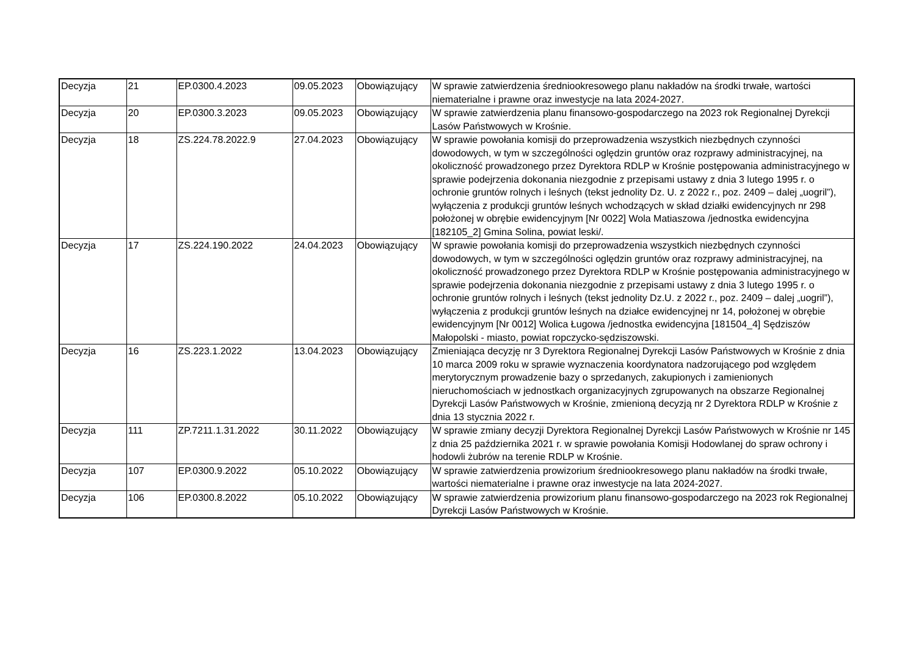| Decyzja | 21 | EP.0300.4.2023 | 09.05.2023 | Obowiązujący | W sprawie zatwierdzenia średniookresowego planu nakładów na środki trwałe, wartości niematerialne i prawne oraz inwestycje na lata 2024-2027. |
| Decyzja | 20 | EP.0300.3.2023 | 09.05.2023 | Obowiązujący | W sprawie zatwierdzenia planu finansowo-gospodarczego na 2023 rok Regionalnej Dyrekcji Lasów Państwowych w Krośnie. |
| Decyzja | 18 | ZS.224.78.2022.9 | 27.04.2023 | Obowiązujący | W sprawie powołania komisji do przeprowadzenia wszystkich niezbędnych czynności dowodowych, w tym w szczególności oględzin gruntów oraz rozprawy administracyjnej, na okoliczność prowadzonego przez Dyrektora RDLP w Krośnie postępowania administracyjnego w sprawie podejrzenia dokonania niezgodnie z przepisami ustawy z dnia 3 lutego 1995 r. o ochronie gruntów rolnych i leśnych (tekst jednolity Dz. U. z 2022 r., poz. 2409 – dalej „uogril”), wyłączenia z produkcji gruntów leśnych wchodzących w skład działki ewidencyjnych nr 298 położonej w obrębie ewidencyjnym [Nr 0022] Wola Matiaszowa /jednostka ewidencyjna [182105_2] Gmina Solina, powiat leski/. |
| Decyzja | 17 | ZS.224.190.2022 | 24.04.2023 | Obowiązujący | W sprawie powołania komisji do przeprowadzenia wszystkich niezbędnych czynności dowodowych, w tym w szczególności oględzin gruntów oraz rozprawy administracyjnej, na okoliczność prowadzonego przez Dyrektora RDLP w Krośnie postępowania administracyjnego w sprawie podejrzenia dokonania niezgodnie z przepisami ustawy z dnia 3 lutego 1995 r. o ochronie gruntów rolnych i leśnych (tekst jednolity Dz.U. z 2022 r., poz. 2409 – dalej „uogril”), wyłączenia z produkcji gruntów leśnych na działce ewidencyjnej nr 14, położonej w obrębie ewidencyjnym [Nr 0012] Wolica Ługowa /jednostka ewidencyjna [181504_4] Sędziszów Małopolski - miasto, powiat ropczycko-sędziszowski. |
| Decyzja | 16 | ZS.223.1.2022 | 13.04.2023 | Obowiązujący | Zmieniająca decyzję nr 3 Dyrektora Regionalnej Dyrekcji Lasów Państwowych w Krośnie z dnia 10 marca 2009 roku w sprawie wyznaczenia koordynatora nadzorującego pod względem merytorycznym prowadzenie bazy o sprzedanych, zakupionych i zamienionych nieruchomościach w jednostkach organizacyjnych zgrupowanych na obszarze Regionalnej Dyrekcji Lasów Państwowych w Krośnie, zmienioną decyzją nr 2 Dyrektora RDLP w Krośnie z dnia 13 stycznia 2022 r. |
| Decyzja | 111 | ZP.7211.1.31.2022 | 30.11.2022 | Obowiązujący | W sprawie zmiany decyzji Dyrektora Regionalnej Dyrekcji Lasów Państwowych w Krośnie nr 145 z dnia 25 października 2021 r. w sprawie powołania Komisji Hodowlanej do spraw ochrony i hodowli żubrów na terenie RDLP w Krośnie. |
| Decyzja | 107 | EP.0300.9.2022 | 05.10.2022 | Obowiązujący | W sprawie zatwierdzenia prowizorium średniookresowego planu nakładów na środki trwałe, wartości niematerialne i prawne oraz inwestycje na lata 2024-2027. |
| Decyzja | 106 | EP.0300.8.2022 | 05.10.2022 | Obowiązujący | W sprawie zatwierdzenia prowizorium planu finansowo-gospodarczego na 2023 rok Regionalnej Dyrekcji Lasów Państwowych w Krośnie. |